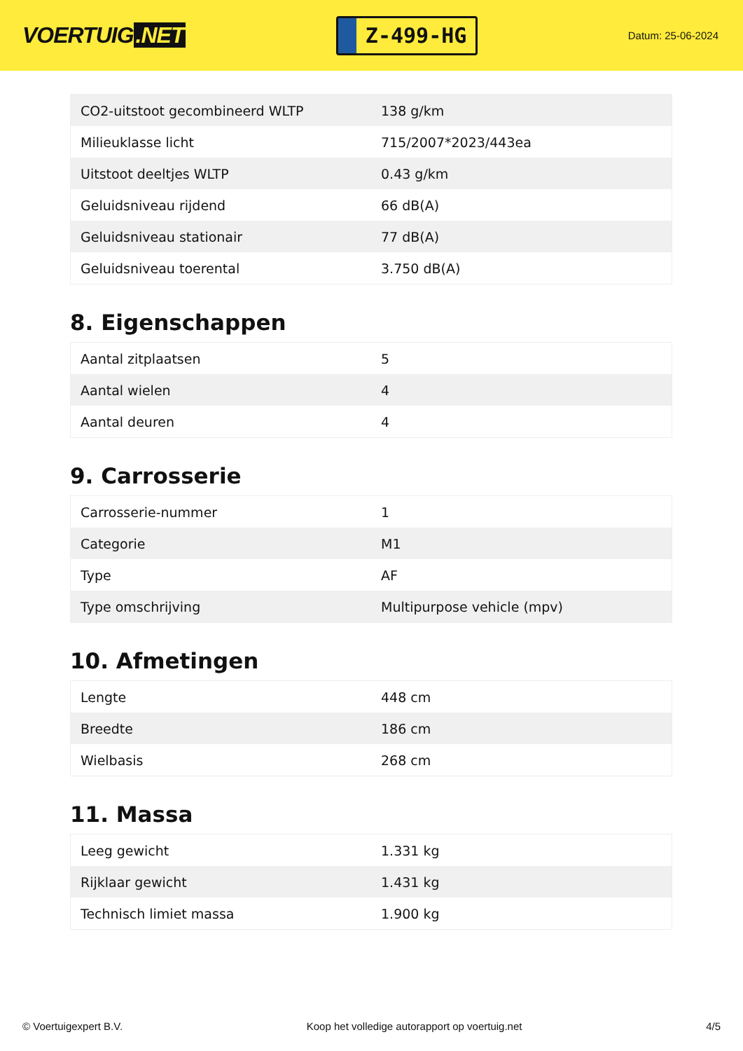VOERTUIG.NET
Z-499-HG
Datum: 25-06-2024
| CO2-uitstoot gecombineerd WLTP | 138 g/km |
| Milieuklasse licht | 715/2007*2023/443ea |
| Uitstoot deeltjes WLTP | 0.43 g/km |
| Geluidsniveau rijdend | 66 dB(A) |
| Geluidsniveau stationair | 77 dB(A) |
| Geluidsniveau toerental | 3.750 dB(A) |
8. Eigenschappen
| Aantal zitplaatsen | 5 |
| Aantal wielen | 4 |
| Aantal deuren | 4 |
9. Carrosserie
| Carrosserie-nummer | 1 |
| Categorie | M1 |
| Type | AF |
| Type omschrijving | Multipurpose vehicle (mpv) |
10. Afmetingen
| Lengte | 448 cm |
| Breedte | 186 cm |
| Wielbasis | 268 cm |
11. Massa
| Leeg gewicht | 1.331 kg |
| Rijklaar gewicht | 1.431 kg |
| Technisch limiet massa | 1.900 kg |
© Voertuigexpert B.V. Koop het volledige autorapport op voertuig.net 4/5